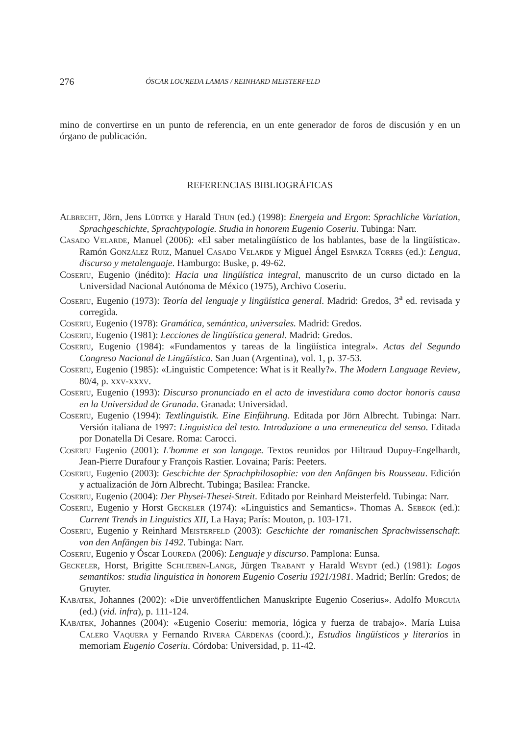276 ÓSCAR LOUREDA LAMAS / REINHARD MEISTERFELD
mino de convertirse en un punto de referencia, en un ente generador de foros de discusión y en un órgano de publicación.
REFERENCIAS BIBLIOGRÁFICAS
Albrecht, Jörn, Jens Lüdtke y Harald Thun (ed.) (1998): Energeia und Ergon: Sprachliche Variation, Sprachgeschichte, Sprachtypologie. Studia in honorem Eugenio Coseriu. Tubinga: Narr.
Casado Velarde, Manuel (2006): «El saber metalingüístico de los hablantes, base de la lingüística». Ramón González Ruiz, Manuel Casado Velarde y Miguel Ángel Esparza Torres (ed.): Lengua, discurso y metalenguaje. Hamburgo: Buske, p. 49-62.
Coseriu, Eugenio (inédito): Hacia una lingüística integral, manuscrito de un curso dictado en la Universidad Nacional Autónoma de México (1975), Archivo Coseriu.
Coseriu, Eugenio (1973): Teoría del lenguaje y lingüística general. Madrid: Gredos, 3<sup>a</sup> ed. revisada y corregida.
Coseriu, Eugenio (1978): Gramática, semántica, universales. Madrid: Gredos.
Coseriu, Eugenio (1981): Lecciones de lingüística general. Madrid: Gredos.
Coseriu, Eugenio (1984): «Fundamentos y tareas de la lingüística integral». Actas del Segundo Congreso Nacional de Lingüística. San Juan (Argentina), vol. 1, p. 37-53.
Coseriu, Eugenio (1985): «Linguistic Competence: What is it Really?». The Modern Language Review, 80/4, p. xxv-xxxv.
Coseriu, Eugenio (1993): Discurso pronunciado en el acto de investidura como doctor honoris causa en la Universidad de Granada. Granada: Universidad.
Coseriu, Eugenio (1994): Textlinguistik. Eine Einführung. Editada por Jörn Albrecht. Tubinga: Narr. Versión italiana de 1997: Linguistica del testo. Introduzione a una ermeneutica del senso. Editada por Donatella Di Cesare. Roma: Carocci.
Coseriu Eugenio (2001): L'homme et son langage. Textos reunidos por Hiltraud Dupuy-Engelhardt, Jean-Pierre Durafour y François Rastier. Lovaina; París: Peeters.
Coseriu, Eugenio (2003): Geschichte der Sprachphilosophie: von den Anfängen bis Rousseau. Edición y actualización de Jörn Albrecht. Tubinga; Basilea: Francke.
Coseriu, Eugenio (2004): Der Physei-Thesei-Streit. Editado por Reinhard Meisterfeld. Tubinga: Narr.
Coseriu, Eugenio y Horst Geckeler (1974): «Linguistics and Semantics». Thomas A. Sebeok (ed.): Current Trends in Linguistics XII, La Haya; París: Mouton, p. 103-171.
Coseriu, Eugenio y Reinhard Meisterfeld (2003): Geschichte der romanischen Sprachwissenschaft: von den Anfängen bis 1492. Tubinga: Narr.
Coseriu, Eugenio y Óscar Loureda (2006): Lenguaje y discurso. Pamplona: Eunsa.
Geckeler, Horst, Brigitte Schlieben-Lange, Jürgen Trabant y Harald Weydt (ed.) (1981): Logos semantikos: studia linguistica in honorem Eugenio Coseriu 1921/1981. Madrid; Berlín: Gredos; de Gruyter.
Kabatek, Johannes (2002): «Die unveröffentlichen Manuskripte Eugenio Coserius». Adolfo Murguía (ed.) (vid. infra), p. 111-124.
Kabatek, Johannes (2004): «Eugenio Coseriu: memoria, lógica y fuerza de trabajo». María Luisa Calero Vaquera y Fernando Rivera Cárdenas (coord.):, Estudios lingüísticos y literarios in memoriam Eugenio Coseriu. Córdoba: Universidad, p. 11-42.